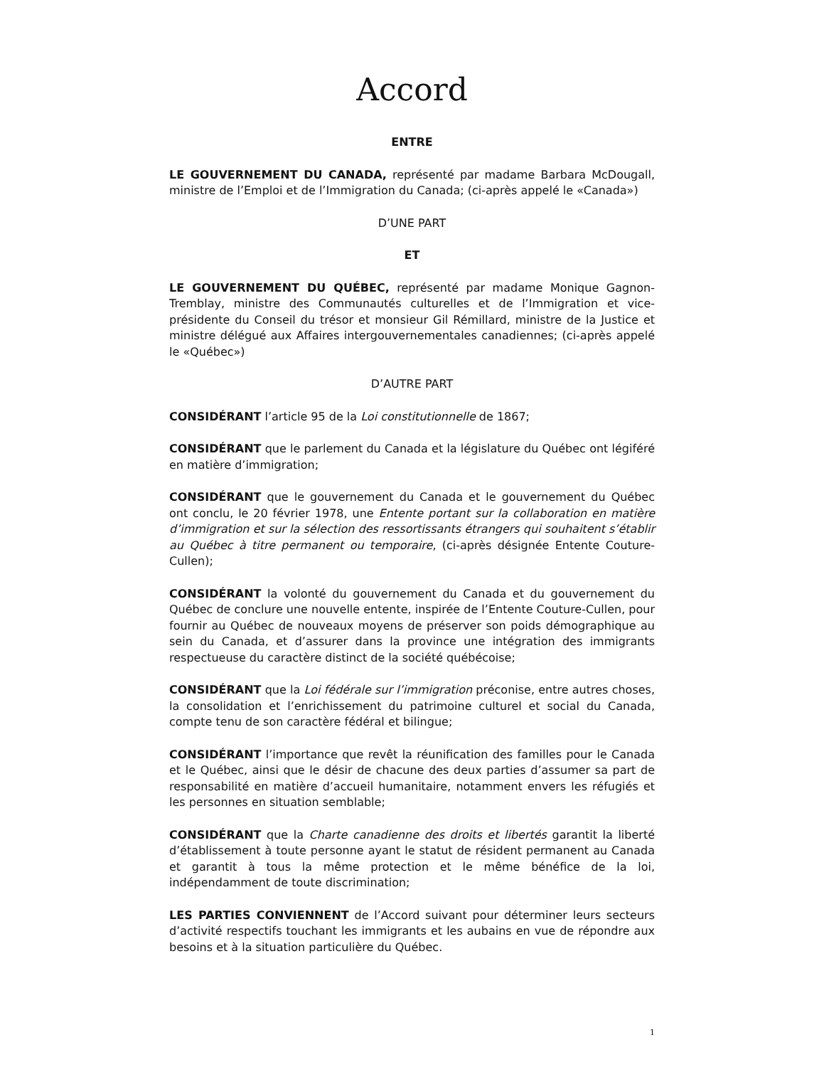Accord
ENTRE
LE GOUVERNEMENT DU CANADA, représenté par madame Barbara McDougall, ministre de l’Emploi et de l’Immigration du Canada; (ci-après appelé le «Canada»)
D’UNE PART
ET
LE GOUVERNEMENT DU QUÉBEC, représenté par madame Monique Gagnon-Tremblay, ministre des Communautés culturelles et de l’Immigration et vice-présidente du Conseil du trésor et monsieur Gil Rémillard, ministre de la Justice et ministre délégué aux Affaires intergouvernementales canadiennes; (ci-après appelé le «Québec»)
D’AUTRE PART
CONSIDÉRANT l’article 95 de la Loi constitutionnelle de 1867;
CONSIDÉRANT que le parlement du Canada et la législature du Québec ont légiféré en matière d’immigration;
CONSIDÉRANT que le gouvernement du Canada et le gouvernement du Québec ont conclu, le 20 février 1978, une Entente portant sur la collaboration en matière d’immigration et sur la sélection des ressortissants étrangers qui souhaitent s’établir au Québec à titre permanent ou temporaire, (ci-après désignée Entente Couture-Cullen);
CONSIDÉRANT la volonté du gouvernement du Canada et du gouvernement du Québec de conclure une nouvelle entente, inspirée de l’Entente Couture-Cullen, pour fournir au Québec de nouveaux moyens de préserver son poids démographique au sein du Canada, et d’assurer dans la province une intégration des immigrants respectueuse du caractère distinct de la société québécoise;
CONSIDÉRANT que la Loi fédérale sur l’immigration préconise, entre autres choses, la consolidation et l’enrichissement du patrimoine culturel et social du Canada, compte tenu de son caractère fédéral et bilingue;
CONSIDÉRANT l’importance que revêt la réunification des familles pour le Canada et le Québec, ainsi que le désir de chacune des deux parties d’assumer sa part de responsabilité en matière d’accueil humanitaire, notamment envers les réfugiés et les personnes en situation semblable;
CONSIDÉRANT que la Charte canadienne des droits et libertés garantit la liberté d’établissement à toute personne ayant le statut de résident permanent au Canada et garantit à tous la même protection et le même bénéfice de la loi, indépendamment de toute discrimination;
LES PARTIES CONVIENNENT de l’Accord suivant pour déterminer leurs secteurs d’activité respectifs touchant les immigrants et les aubains en vue de répondre aux besoins et à la situation particulière du Québec.
1